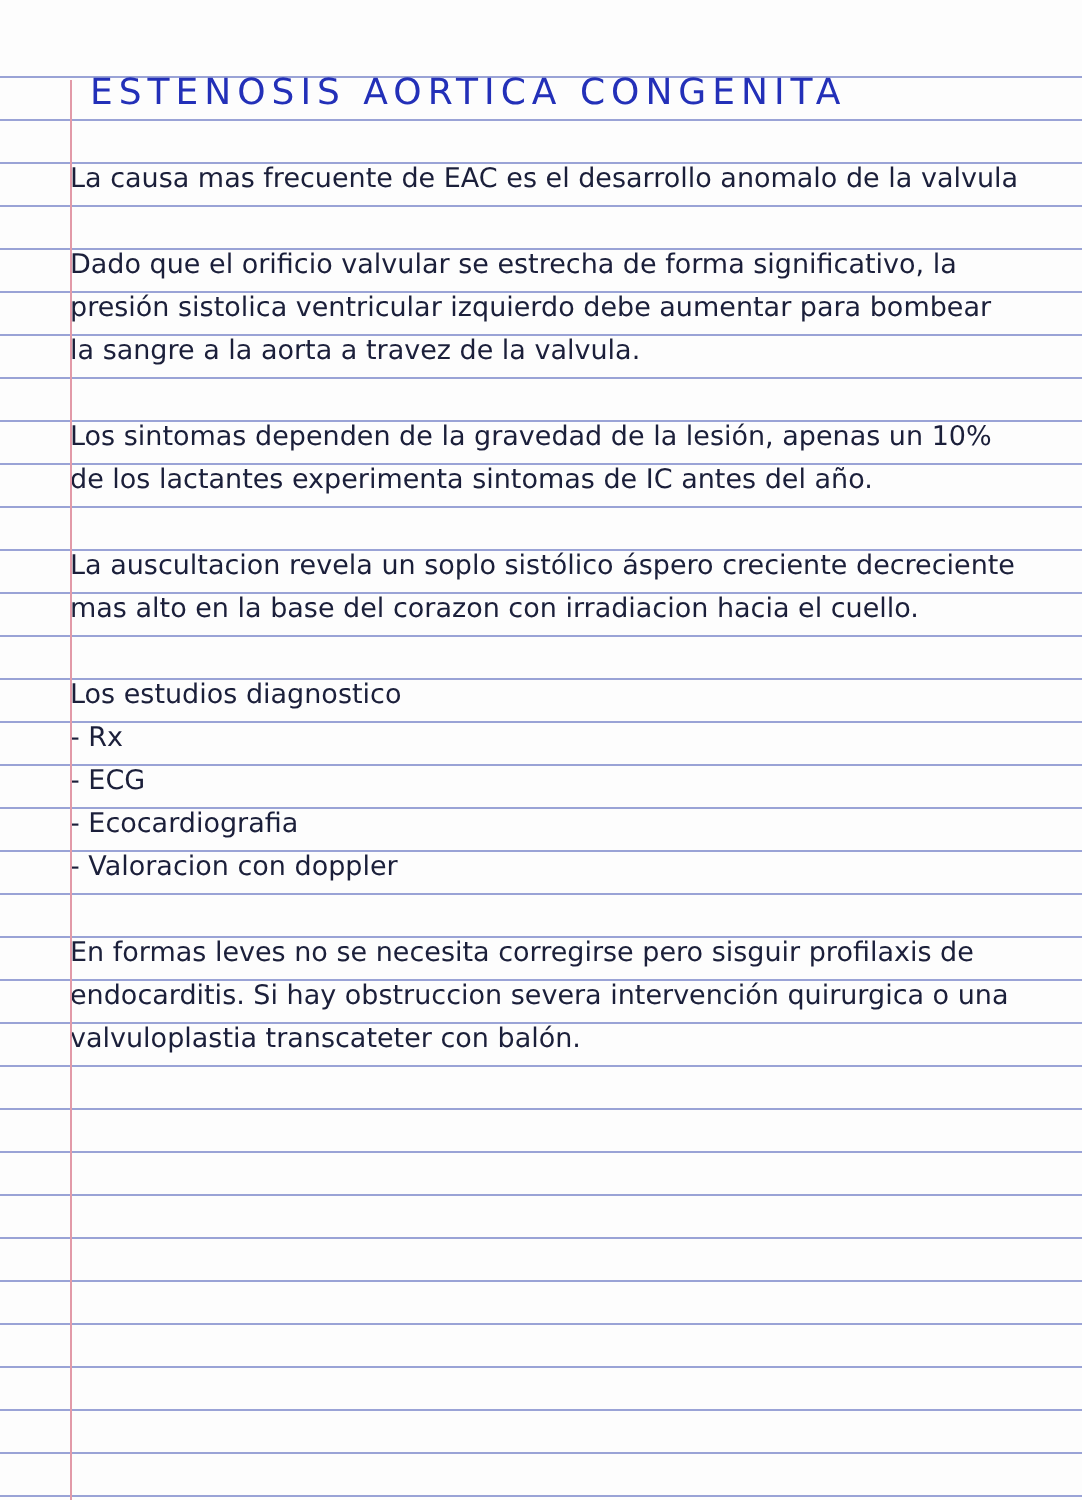ESTENOSIS AORTICA CONGENITA
La causa mas frecuente de EAC es el desarrollo anomalo de la valvula
Dado que el orificio valvular se estrecha de forma significativo, la presión sistolica ventricular izquierdo debe aumentar para bombear la sangre a la aorta a travez de la valvula.
Los sintomas dependen de la gravedad de la lesión, apenas un 10% de los lactantes experimenta sintomas de IC antes del año.
La auscultacion revela un soplo sistólico áspero creciente decreciente mas alto en la base del corazon con irradiacion hacia el cuello.
Los estudios diagnostico
- Rx
- ECG
- Ecocardiografia
- Valoracion con doppler
En formas leves no se necesita corregirse pero sisguir profilaxis de endocarditis. Si hay obstruccion severa intervención quirurgica o una valvuloplastia transcateter con balón.